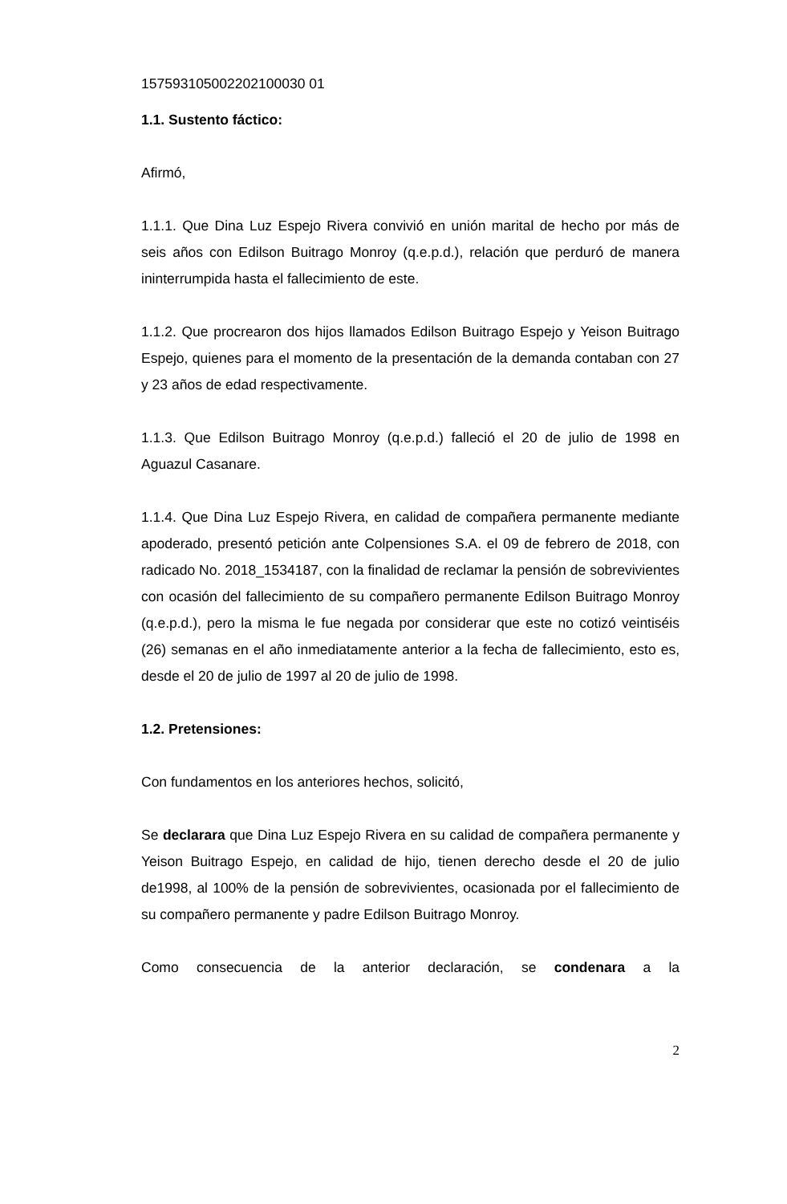157593105002202100030 01
1.1. Sustento fáctico:
Afirmó,
1.1.1. Que Dina Luz Espejo Rivera convivió en unión marital de hecho por más de seis años con Edilson Buitrago Monroy (q.e.p.d.), relación que perduró de manera ininterrumpida hasta el fallecimiento de este.
1.1.2. Que procrearon dos hijos llamados Edilson Buitrago Espejo y Yeison Buitrago Espejo, quienes para el momento de la presentación de la demanda contaban con 27 y 23 años de edad respectivamente.
1.1.3. Que Edilson Buitrago Monroy (q.e.p.d.) falleció el 20 de julio de 1998 en Aguazul Casanare.
1.1.4. Que Dina Luz Espejo Rivera, en calidad de compañera permanente mediante apoderado, presentó petición ante Colpensiones S.A. el 09 de febrero de 2018, con radicado No. 2018_1534187, con la finalidad de reclamar la pensión de sobrevivientes con ocasión del fallecimiento de su compañero permanente Edilson Buitrago Monroy (q.e.p.d.), pero la misma le fue negada por considerar que este no cotizó veintiséis (26) semanas en el año inmediatamente anterior a la fecha de fallecimiento, esto es, desde el 20 de julio de 1997 al 20 de julio de 1998.
1.2. Pretensiones:
Con fundamentos en los anteriores hechos, solicitó,
Se declarara que Dina Luz Espejo Rivera en su calidad de compañera permanente y Yeison Buitrago Espejo, en calidad de hijo, tienen derecho desde el 20 de julio de1998, al 100% de la pensión de sobrevivientes, ocasionada por el fallecimiento de su compañero permanente y padre Edilson Buitrago Monroy.
Como consecuencia de la anterior declaración, se condenara a la
2